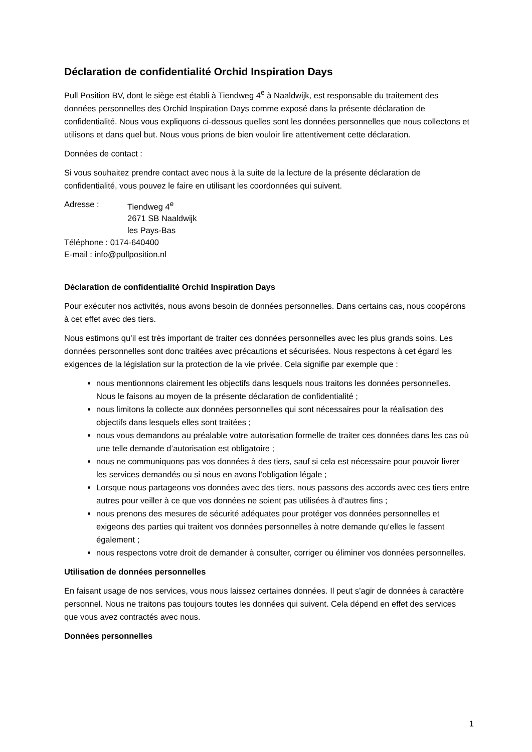Déclaration de confidentialité Orchid Inspiration Days
Pull Position BV, dont le siège est établi à Tiendweg 4<sup>e</sup> à Naaldwijk, est responsable du traitement des données personnelles des Orchid Inspiration Days comme exposé dans la présente déclaration de confidentialité. Nous vous expliquons ci-dessous quelles sont les données personnelles que nous collectons et utilisons et dans quel but. Nous vous prions de bien vouloir lire attentivement cette déclaration.
Données de contact :
Si vous souhaitez prendre contact avec nous à la suite de la lecture de la présente déclaration de confidentialité, vous pouvez le faire en utilisant les coordonnées qui suivent.
| Adresse : | Tiendweg 4<sup>e</sup> 2671 SB Naaldwijk les Pays-Bas |
| Téléphone : 0174-640400 | |
| E-mail : info@pullposition.nl | |
Déclaration de confidentialité Orchid Inspiration Days
Pour exécuter nos activités, nous avons besoin de données personnelles. Dans certains cas, nous coopérons à cet effet avec des tiers.
Nous estimons qu’il est très important de traiter ces données personnelles avec les plus grands soins. Les données personnelles sont donc traitées avec précautions et sécurisées. Nous respectons à cet égard les exigences de la législation sur la protection de la vie privée. Cela signifie par exemple que :
nous mentionnons clairement les objectifs dans lesquels nous traitons les données personnelles. Nous le faisons au moyen de la présente déclaration de confidentialité ;
nous limitons la collecte aux données personnelles qui sont nécessaires pour la réalisation des objectifs dans lesquels elles sont traitées ;
nous vous demandons au préalable votre autorisation formelle de traiter ces données dans les cas où une telle demande d’autorisation est obligatoire ;
nous ne communiquons pas vos données à des tiers, sauf si cela est nécessaire pour pouvoir livrer les services demandés ou si nous en avons l’obligation légale ;
Lorsque nous partageons vos données avec des tiers, nous passons des accords avec ces tiers entre autres pour veiller à ce que vos données ne soient pas utilisées à d’autres fins ;
nous prenons des mesures de sécurité adéquates pour protéger vos données personnelles et exigeons des parties qui traitent vos données personnelles à notre demande qu’elles le fassent également ;
nous respectons votre droit de demander à consulter, corriger ou éliminer vos données personnelles.
Utilisation de données personnelles
En faisant usage de nos services, vous nous laissez certaines données. Il peut s’agir de données à caractère personnel. Nous ne traitons pas toujours toutes les données qui suivent. Cela dépend en effet des services que vous avez contractés avec nous.
Données personnelles
1